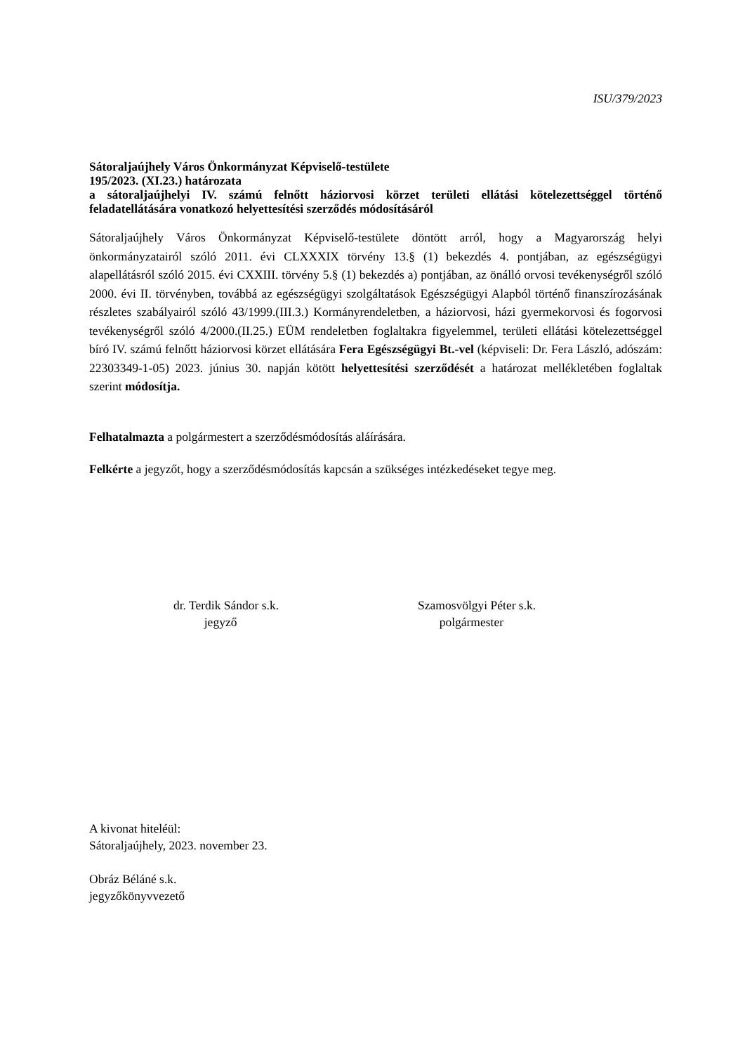ISU/379/2023
Sátoraljaújhely Város Önkormányzat Képviselő-testülete
195/2023. (XI.23.) határozata
a sátoraljaújhelyi IV. számú felnőtt háziorvosi körzet területi ellátási kötelezettséggel történő feladatellátására vonatkozó helyettesítési szerződés módosításáról
Sátoraljaújhely Város Önkormányzat Képviselő-testülete döntött arról, hogy a Magyarország helyi önkormányzatairól szóló 2011. évi CLXXXIX törvény 13.§ (1) bekezdés 4. pontjában, az egészségügyi alapellátásról szóló 2015. évi CXXIII. törvény 5.§ (1) bekezdés a) pontjában, az önálló orvosi tevékenységről szóló 2000. évi II. törvényben, továbbá az egészségügyi szolgáltatások Egészségügyi Alapból történő finanszírozásának részletes szabályairól szóló 43/1999.(III.3.) Kormányrendeletben, a háziorvosi, házi gyermekorvosi és fogorvosi tevékenységről szóló 4/2000.(II.25.) EÜM rendeletben foglaltakra figyelemmel, területi ellátási kötelezettséggel bíró IV. számú felnőtt háziorvosi körzet ellátására Fera Egészségügyi Bt.-vel (képviseli: Dr. Fera László, adószám: 22303349-1-05) 2023. június 30. napján kötött helyettesítési szerződését a határozat mellékletében foglaltak szerint módosítja.
Felhatalmazta a polgármestert a szerződésmódosítás aláírására.
Felkérte a jegyzőt, hogy a szerződésmódosítás kapcsán a szükséges intézkedéseket tegye meg.
dr. Terdik Sándor s.k.
jegyző
Szamosvölgyi Péter s.k.
polgármester
A kivonat hiteléül:
Sátoraljaújhely, 2023. november 23.
Obráz Béláné s.k.
jegyzőkönyvvezető